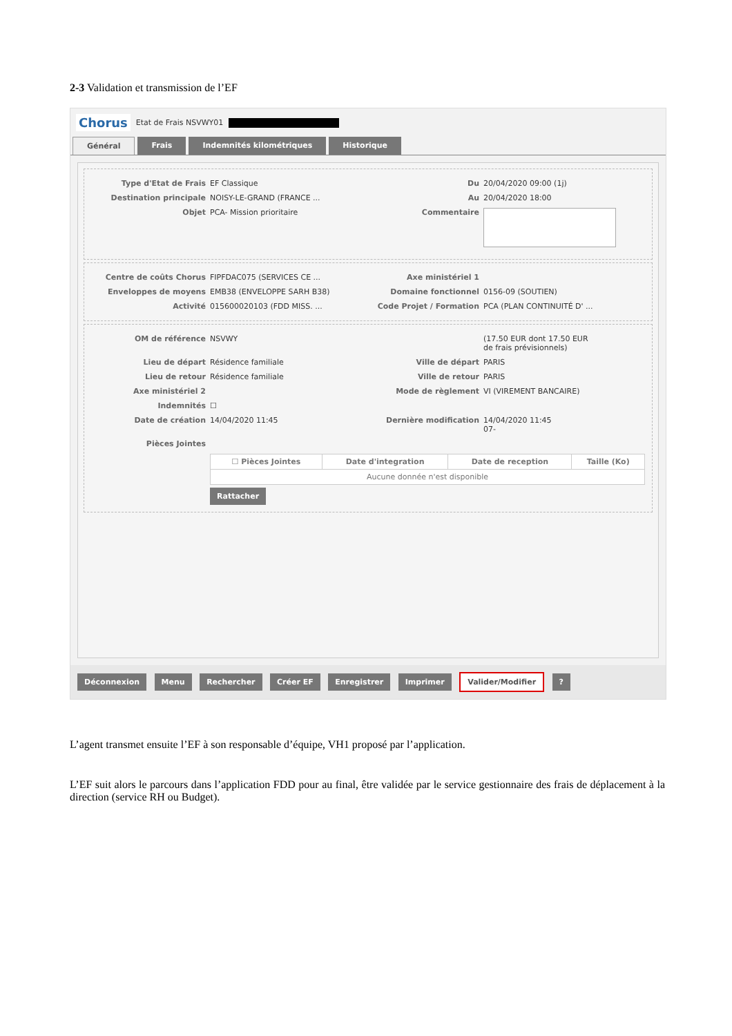2-3 Validation et transmission de l’EF
Chorus Etat de Frais NSVWY01
Général Frais Indemnités kilométriques Historique
Type d'Etat de Frais EF Classique Du 20/04/2020 09:00 (1j)
Destination principale NOISY-LE-GRAND (FRANCE ... Au 20/04/2020 18:00
Objet PCA- Mission prioritaire Commentaire
Centre de coûts Chorus FIPFDAC075 (SERVICES CE ... Axe ministériel 1
Enveloppes de moyens EMB38 (ENVELOPPE SARH B38) Domaine fonctionnel 0156-09 (SOUTIEN)
Activité 015600020103 (FDD MISS. ... Code Projet / Formation PCA (PLAN CONTINUITÉ D' ...
OM de référence NSVWY (17.50 EUR dont 17.50 EUR
de frais prévisionnels)
Lieu de départ Résidence familiale Ville de départ PARIS
Lieu de retour Résidence familiale Ville de retour PARIS
Axe ministériel 2 Mode de règlement VI (VIREMENT BANCAIRE)
Indemnités ☐
Date de création 14/04/2020 11:45 Dernière modification 14/04/2020 11:45
07-
Pièces Jointes
| ☐ Pièces Jointes | Date d'integration | Date de reception | Taille (Ko) |
| --- | --- | --- | --- |
| Aucune donnée n'est disponible | | | |
Rattacher
Déconnexion Menu Rechercher Créer EF Enregistrer Imprimer Valider/Modifier ?
L’agent transmet ensuite l’EF à son responsable d’équipe, VH1 proposé par l’application.
L’EF suit alors le parcours dans l’application FDD pour au final, être validée par le service gestionnaire des frais de déplacement à la direction (service RH ou Budget).